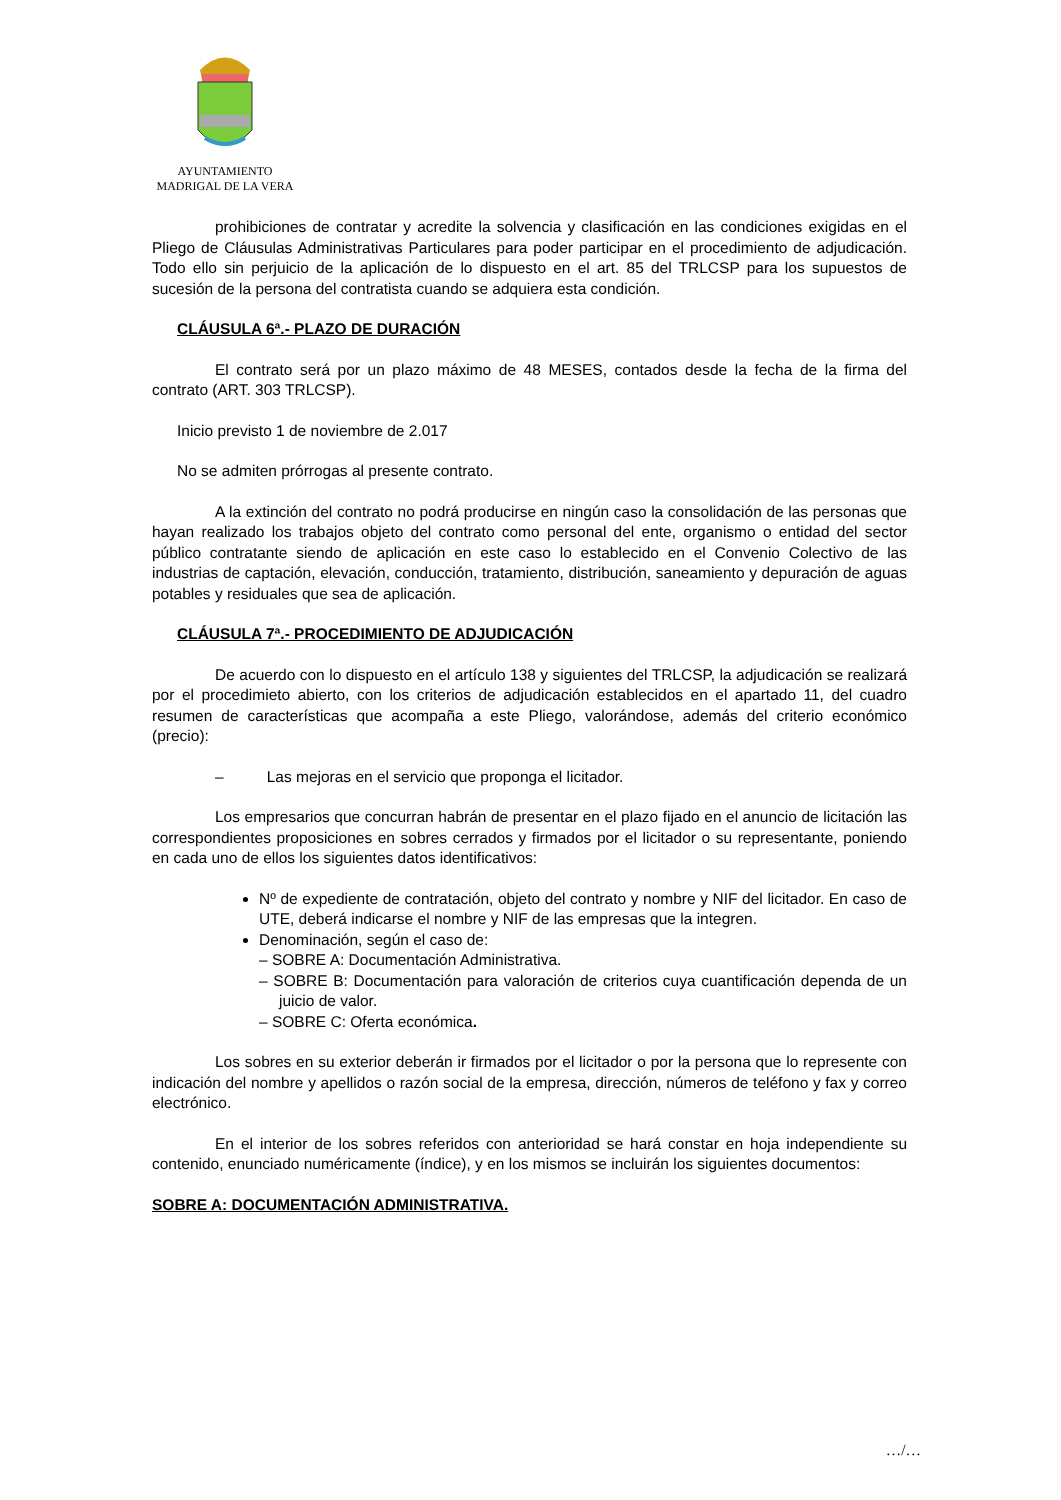AYUNTAMIENTO
MADRIGAL DE LA VERA
prohibiciones de contratar y acredite la solvencia y clasificación en las condiciones exigidas en el Pliego de Cláusulas Administrativas Particulares para poder participar en el procedimiento de adjudicación. Todo ello sin perjuicio de la aplicación de lo dispuesto en el art. 85 del TRLCSP para los supuestos de sucesión de la persona del contratista cuando se adquiera esta condición.
CLÁUSULA 6ª.- PLAZO DE DURACIÓN
El contrato será por un plazo máximo de 48 MESES, contados desde la fecha de la firma del contrato (ART. 303 TRLCSP).
Inicio previsto 1 de noviembre de 2.017
No se admiten prórrogas al presente contrato.
A la extinción del contrato no podrá producirse en ningún caso la consolidación de las personas que hayan realizado los trabajos objeto del contrato como personal del ente, organismo o entidad del sector público contratante siendo de aplicación en este caso lo establecido en el Convenio Colectivo de las industrias de captación, elevación, conducción, tratamiento, distribución, saneamiento y depuración de aguas potables y residuales que sea de aplicación.
CLÁUSULA 7ª.- PROCEDIMIENTO DE ADJUDICACIÓN
De acuerdo con lo dispuesto en el artículo 138 y siguientes del TRLCSP, la adjudicación se realizará por el procedimieto abierto, con los criterios de adjudicación establecidos en el apartado 11, del cuadro resumen de características que acompaña a este Pliego, valorándose, además del criterio económico (precio):
– Las mejoras en el servicio que proponga el licitador.
Los empresarios que concurran habrán de presentar en el plazo fijado en el anuncio de licitación las correspondientes proposiciones en sobres cerrados y firmados por el licitador o su representante, poniendo en cada uno de ellos los siguientes datos identificativos:
Nº de expediente de contratación, objeto del contrato y nombre y NIF del licitador. En caso de UTE, deberá indicarse el nombre y NIF de las empresas que la integren.
Denominación, según el caso de:
– SOBRE A: Documentación Administrativa.
– SOBRE B: Documentación para valoración de criterios cuya cuantificación dependa de un juicio de valor.
– SOBRE C: Oferta económica.
Los sobres en su exterior deberán ir firmados por el licitador o por la persona que lo represente con indicación del nombre y apellidos o razón social de la empresa, dirección, números de teléfono y fax y correo electrónico.
En el interior de los sobres referidos con anterioridad se hará constar en hoja independiente su contenido, enunciado numéricamente (índice), y en los mismos se incluirán los siguientes documentos:
SOBRE A: DOCUMENTACIÓN ADMINISTRATIVA.
…/…